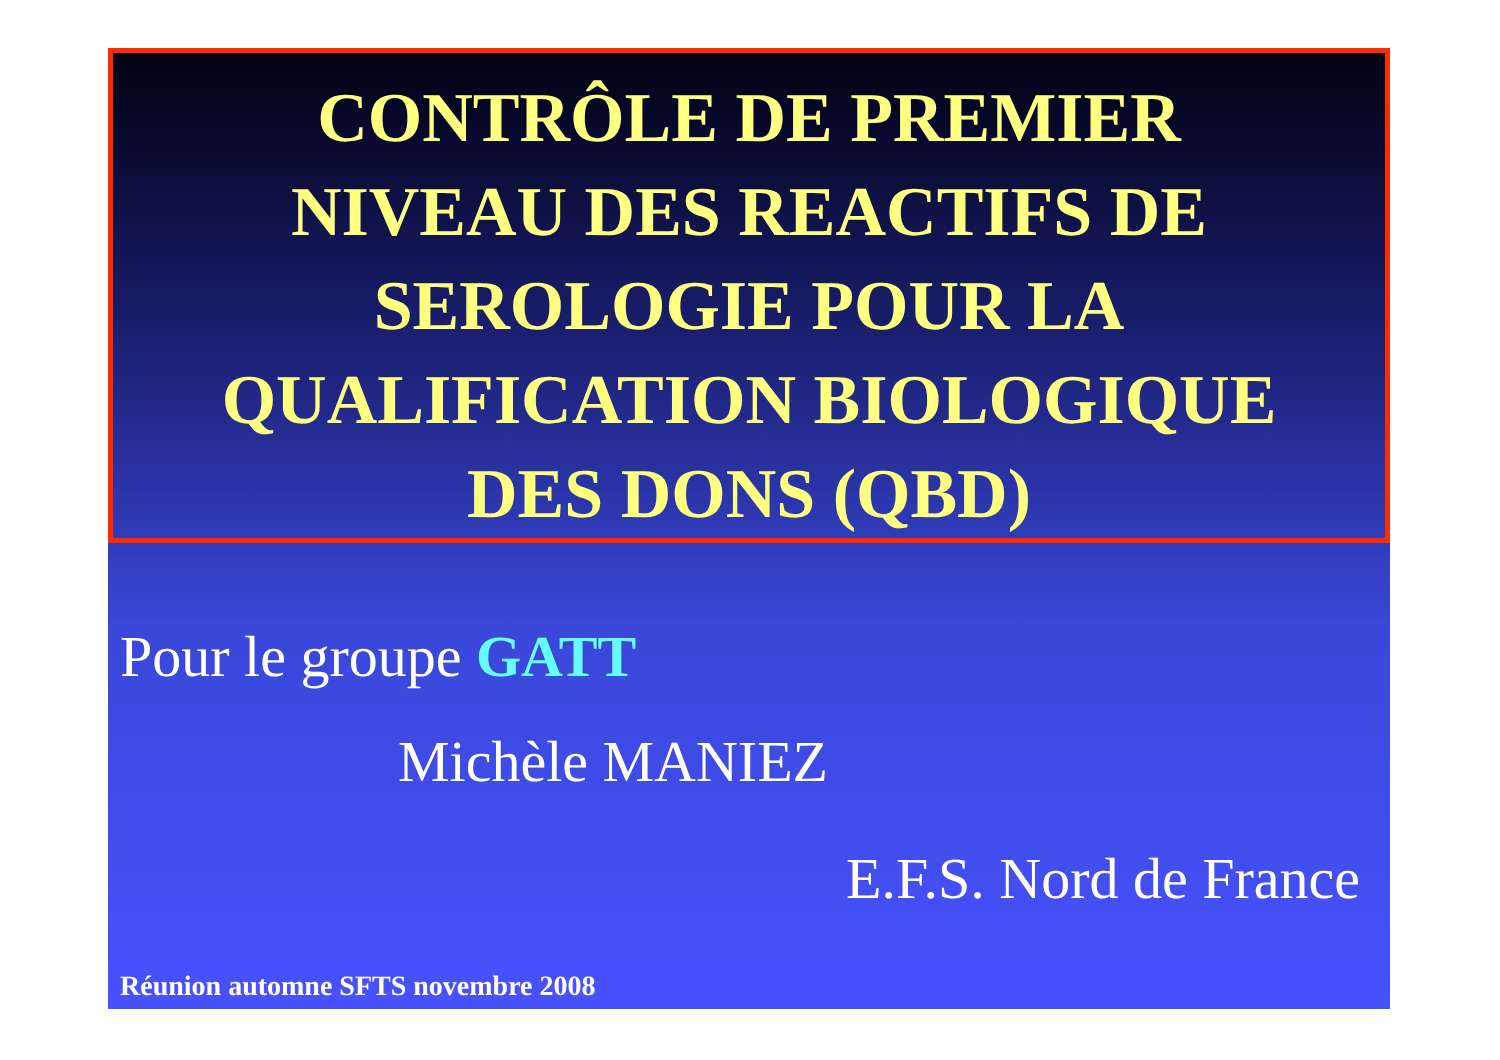CONTRÔLE DE PREMIER
NIVEAU DES REACTIFS DE
SEROLOGIE POUR LA
QUALIFICATION BIOLOGIQUE
DES DONS (QBD)
Pour le groupe GATT
Michèle MANIEZ
E.F.S. Nord de France
Réunion automne SFTS novembre 2008